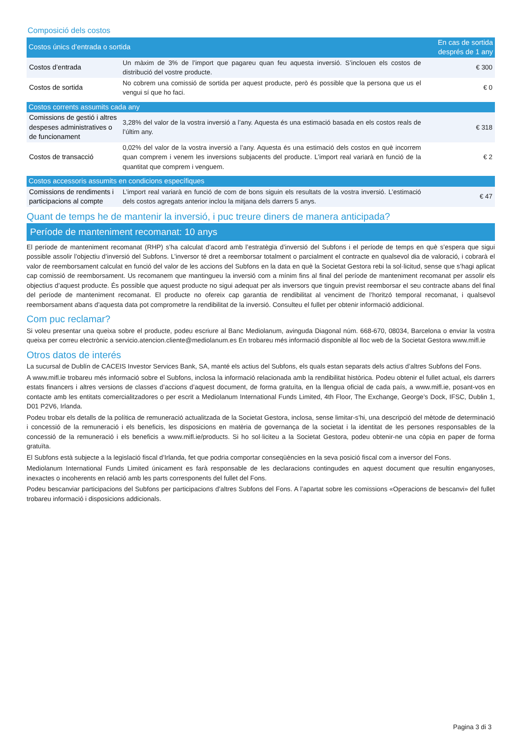Composició dels costos
| Costos únics d’entrada o sortida | | En cas de sortida després de 1 any |
| --- | --- | --- |
| Costos d’entrada | Un màxim de 3% de l’import que pagareu quan feu aquesta inversió. S’inclouen els costos de distribució del vostre producte. | € 300 |
| Costos de sortida | No cobrem una comissió de sortida per aquest producte, però és possible que la persona que us el vengui sí que ho faci. | € 0 |
| Costos corrents assumits cada any | | |
| Comissions de gestió i altres despeses administratives o de funcionament | 3,28% del valor de la vostra inversió a l’any. Aquesta és una estimació basada en els costos reals de l’últim any. | € 318 |
| Costos de transacció | 0,02% del valor de la vostra inversió a l’any. Aquesta és una estimació dels costos en què incorrem quan comprem i venem les inversions subjacents del producte. L’import real variarà en funció de la quantitat que comprem i venguem. | € 2 |
| Costos accessoris assumits en condicions específiques | | |
| Comissions de rendiments i participacions al compte | L’import real variarà en funció de com de bons siguin els resultats de la vostra inversió. L’estimació dels costos agregats anterior inclou la mitjana dels darrers 5 anys. | € 47 |
Quant de temps he de mantenir la inversió, i puc treure diners de manera anticipada?
Període de manteniment recomanat: 10 anys
El període de manteniment recomanat (RHP) s’ha calculat d’acord amb l’estratègia d’inversió del Subfons i el període de temps en què s’espera que sigui possible assolir l’objectiu d’inversió del Subfons. L’inversor té dret a reemborsar totalment o parcialment el contracte en qualsevol dia de valoració, i cobrarà el valor de reemborsament calculat en funció del valor de les accions del Subfons en la data en què la Societat Gestora rebi la sol·licitud, sense que s’hagi aplicat cap comissió de reemborsament. Us recomanem que mantingueu la inversió com a mínim fins al final del període de manteniment recomanat per assolir els objectius d’aquest producte. És possible que aquest producte no sigui adequat per als inversors que tinguin previst reemborsar el seu contracte abans del final del període de manteniment recomanat. El producte no ofereix cap garantia de rendibilitat al venciment de l’horitzó temporal recomanat, i qualsevol reemborsament abans d’aquesta data pot comprometre la rendibilitat de la inversió. Consulteu el fullet per obtenir informació addicional.
Com puc reclamar?
Si voleu presentar una queixa sobre el producte, podeu escriure al Banc Mediolanum, avinguda Diagonal núm. 668-670, 08034, Barcelona o enviar la vostra queixa per correu electrònic a servicio.atencion.cliente@mediolanum.es En trobareu més informació disponible al lloc web de la Societat Gestora www.mifl.ie
Otros datos de interés
La sucursal de Dublín de CACEIS Investor Services Bank, SA, manté els actius del Subfons, els quals estan separats dels actius d’altres Subfons del Fons.
A www.mifl.ie trobareu més informació sobre el Subfons, inclosa la informació relacionada amb la rendibilitat històrica. Podeu obtenir el fullet actual, els darrers estats financers i altres versions de classes d’accions d’aquest document, de forma gratuïta, en la llengua oficial de cada país, a www.mifl.ie, posant-vos en contacte amb les entitats comercialitzadores o per escrit a Mediolanum International Funds Limited, 4th Floor, The Exchange, George’s Dock, IFSC, Dublin 1, D01 P2V6, Irlanda.
Podeu trobar els detalls de la política de remuneració actualitzada de la Societat Gestora, inclosa, sense limitar-s’hi, una descripció del mètode de determinació i concessió de la remuneració i els beneficis, les disposicions en matèria de governança de la societat i la identitat de les persones responsables de la concessió de la remuneració i els beneficis a www.mifl.ie/products. Si ho sol·liciteu a la Societat Gestora, podeu obtenir-ne una còpia en paper de forma gratuïta.
El Subfons està subjecte a la legislació fiscal d’Irlanda, fet que podria comportar conseqüències en la seva posició fiscal com a inversor del Fons.
Mediolanum International Funds Limited únicament es farà responsable de les declaracions contingudes en aquest document que resultin enganyoses, inexactes o incoherents en relació amb les parts corresponents del fullet del Fons.
Podeu bescanviar participacions del Subfons per participacions d’altres Subfons del Fons. A l’apartat sobre les comissions «Operacions de bescanvi» del fullet trobareu informació i disposicions addicionals.
Pagina 3 di 3